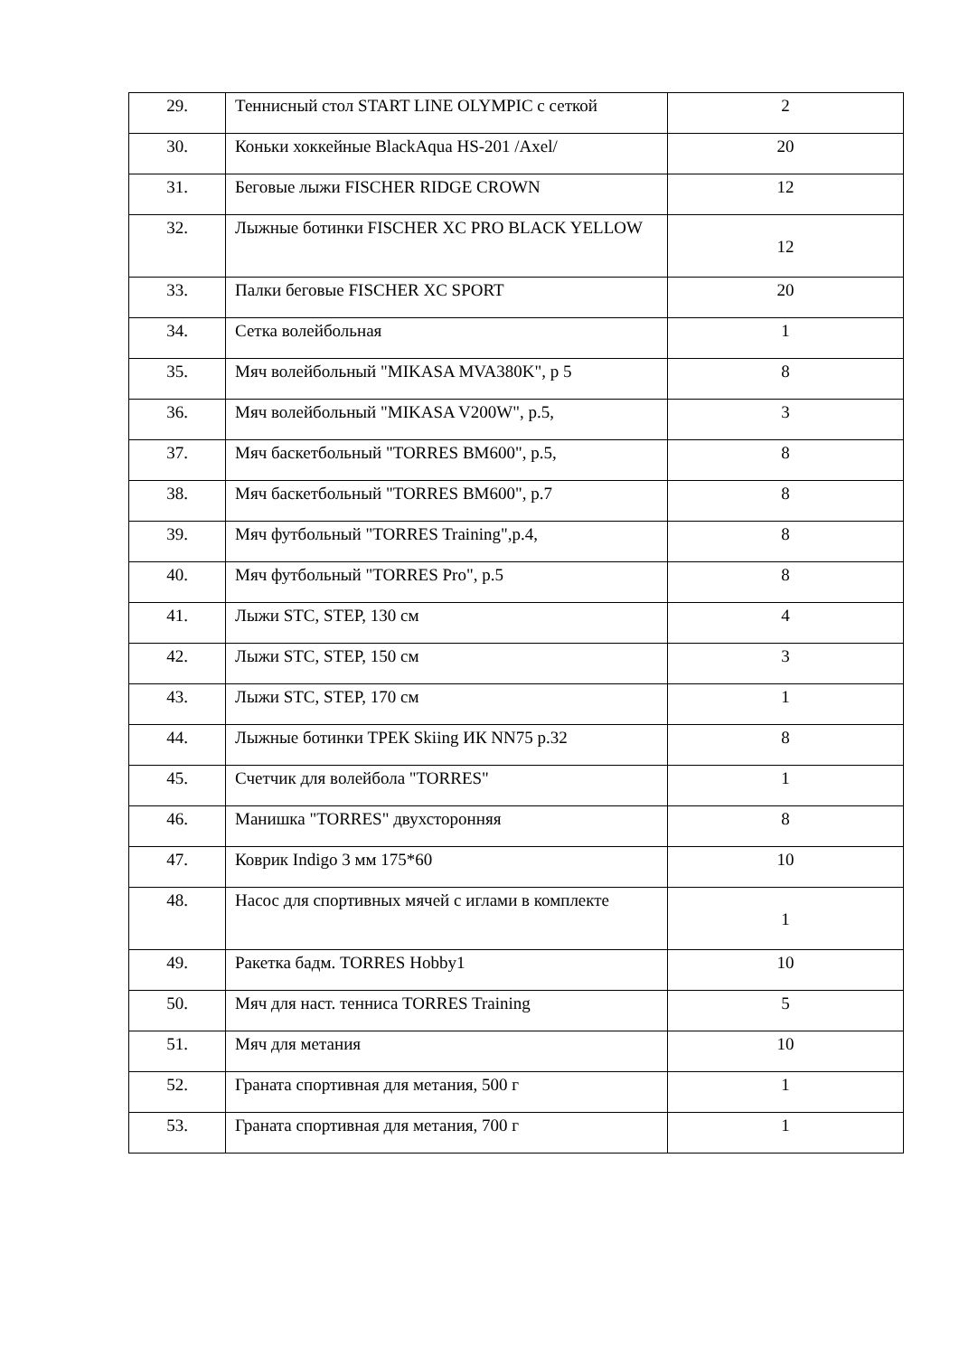| 29. | Теннисный стол START LINE OLYMPIC с сеткой | 2 |
| 30. | Коньки хоккейные BlackAqua HS-201 /Axel/ | 20 |
| 31. | Беговые лыжи FISCHER RIDGE CROWN | 12 |
| 32. | Лыжные ботинки FISCHER XC PRO BLACK YELLOW | 12 |
| 33. | Палки беговые FISCHER XC SPORT | 20 |
| 34. | Сетка волейбольная | 1 |
| 35. | Мяч волейбольный "MIKASA MVA380K", р 5 | 8 |
| 36. | Мяч волейбольный "MIKASA V200W", р.5, | 3 |
| 37. | Мяч баскетбольный "TORRES BM600", р.5, | 8 |
| 38. | Мяч баскетбольный "TORRES BM600", р.7 | 8 |
| 39. | Мяч футбольный "TORRES Training",р.4, | 8 |
| 40. | Мяч футбольный "TORRES Pro", р.5 | 8 |
| 41. | Лыжи STC, STEP, 130 см | 4 |
| 42. | Лыжи STC, STEP, 150 см | 3 |
| 43. | Лыжи STC, STEP, 170 см | 1 |
| 44. | Лыжные ботинки ТРЕК Skiing ИК NN75 р.32 | 8 |
| 45. | Счетчик для волейбола "TORRES" | 1 |
| 46. | Манишка "TORRES" двухсторонняя | 8 |
| 47. | Коврик Indigo 3 мм 175*60 | 10 |
| 48. | Насос для спортивных мячей с иглами в комплекте | 1 |
| 49. | Ракетка бадм. TORRES Hobby1 | 10 |
| 50. | Мяч для наст. тенниса TORRES Training | 5 |
| 51. | Мяч для метания | 10 |
| 52. | Граната спортивная для метания, 500 г | 1 |
| 53. | Граната спортивная для метания, 700 г | 1 |